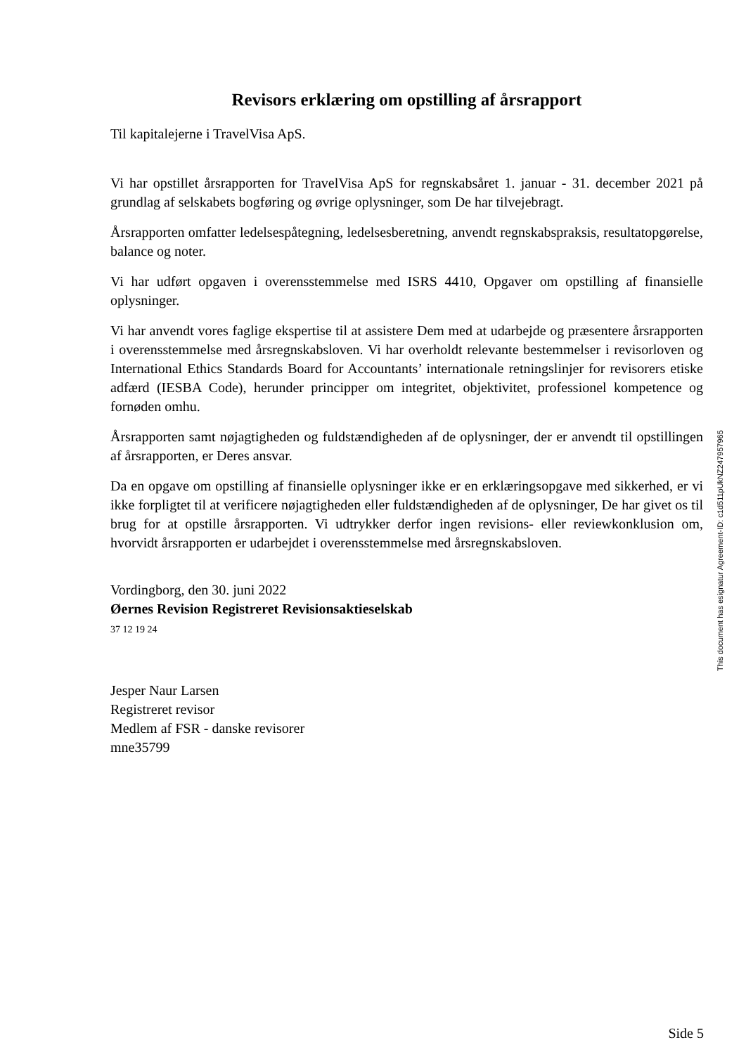Revisors erklæring om opstilling af årsrapport
Til kapitalejerne i TravelVisa ApS.
Vi har opstillet årsrapporten for TravelVisa ApS for regnskabsåret 1. januar - 31. december 2021 på grundlag af selskabets bogføring og øvrige oplysninger, som De har tilvejebragt.
Årsrapporten omfatter ledelsespåtegning, ledelsesberetning, anvendt regnskabspraksis, resultatopgørelse, balance og noter.
Vi har udført opgaven i overensstemmelse med ISRS 4410, Opgaver om opstilling af finansielle oplysninger.
Vi har anvendt vores faglige ekspertise til at assistere Dem med at udarbejde og præsentere årsrapporten i overensstemmelse med årsregnskabsloven. Vi har overholdt relevante bestemmelser i revisorloven og International Ethics Standards Board for Accountants’ internationale retningslinjer for revisorers etiske adfærd (IESBA Code), herunder principper om integritet, objektivitet, professionel kompetence og fornøden omhu.
Årsrapporten samt nøjagtigheden og fuldstændigheden af de oplysninger, der er anvendt til opstillingen af årsrapporten, er Deres ansvar.
Da en opgave om opstilling af finansielle oplysninger ikke er en erklæringsopgave med sikkerhed, er vi ikke forpligtet til at verificere nøjagtigheden eller fuldstændigheden af de oplysninger, De har givet os til brug for at opstille årsrapporten. Vi udtrykker derfor ingen revisions- eller reviewkonklusion om, hvorvidt årsrapporten er udarbejdet i overensstemmelse med årsregnskabsloven.
Vordingborg, den 30. juni 2022
Øernes Revision Registreret Revisionsaktieselskab
37 12 19 24
Jesper Naur Larsen
Registreret revisor
Medlem af FSR - danske revisorer
mne35799
This document has esignatur Agreement-ID: c1d511pUkNZ247957965
Side 5